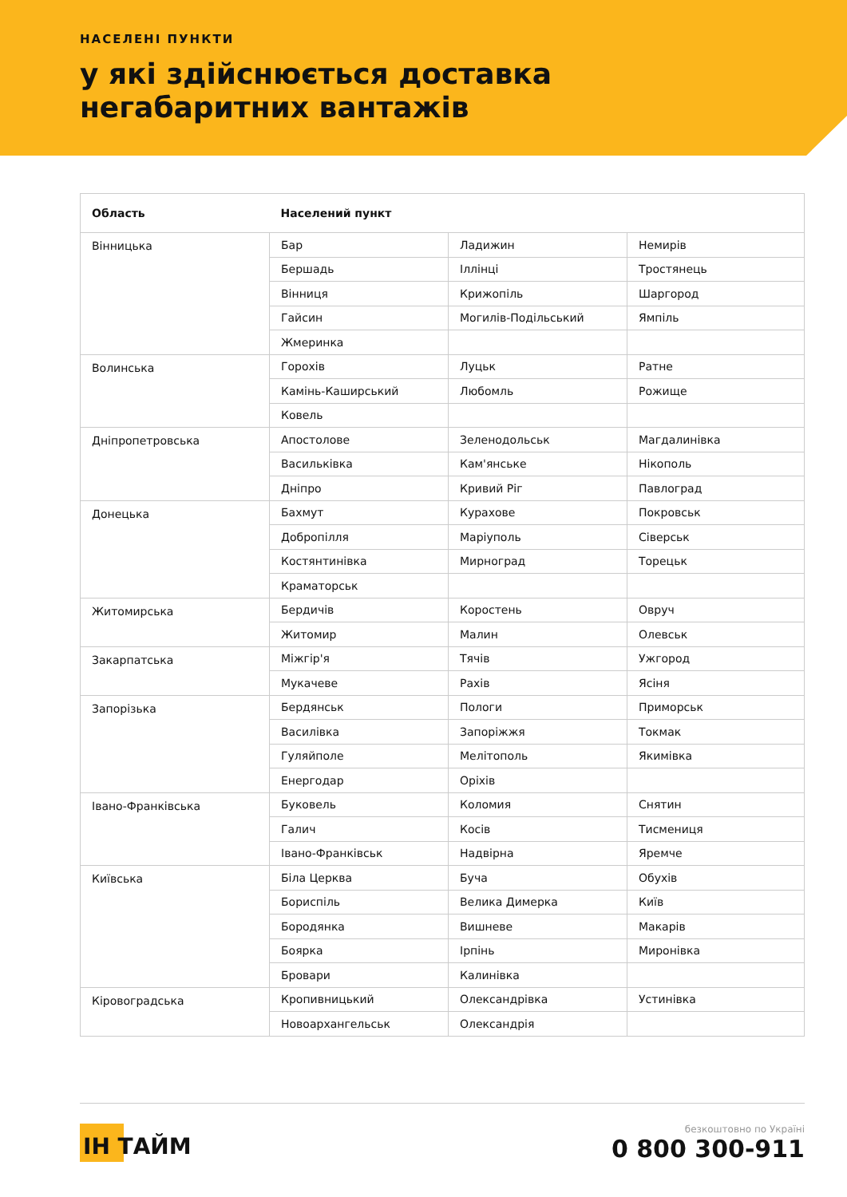НАСЕЛЕНІ ПУНКТИ
у які здійснюється доставка
негабаритних вантажів
| Область | Населений пункт | | |
| --- | --- | --- | --- |
| Вінницька | Бар | Ладижин | Немирів |
| | Бершадь | Іллінці | Тростянець |
| | Вінниця | Крижопіль | Шаргород |
| | Гайсин | Могилів-Подільський | Ямпіль |
| | Жмеринка | | |
| Волинська | Горохів | Луцьк | Ратне |
| | Камінь-Каширський | Любомль | Рожище |
| | Ковель | | |
| Дніпропетровська | Апостолове | Зеленодольськ | Магдалинівка |
| | Васильківка | Кам'янське | Нікополь |
| | Дніпро | Кривий Ріг | Павлоград |
| Донецька | Бахмут | Курахове | Покровськ |
| | Добропілля | Маріуполь | Сіверськ |
| | Костянтинівка | Мирноград | Торецьк |
| | Краматорськ | | |
| Житомирська | Бердичів | Коростень | Овруч |
| | Житомир | Малин | Олевськ |
| Закарпатська | Міжгір'я | Тячів | Ужгород |
| | Мукачеве | Рахів | Ясіня |
| Запорізька | Бердянськ | Пологи | Приморськ |
| | Василівка | Запоріжжя | Токмак |
| | Гуляйполе | Мелітополь | Якимівка |
| | Енергодар | Оріхів | |
| Івано-Франківська | Буковель | Коломия | Снятин |
| | Галич | Косів | Тисмениця |
| | Івано-Франківськ | Надвірна | Яремче |
| Київська | Біла Церква | Буча | Обухів |
| | Бориспіль | Велика Димерка | Київ |
| | Бородянка | Вишневе | Макарів |
| | Боярка | Ірпінь | Миронівка |
| | Бровари | Калинівка | |
| Кіровоградська | Кропивницький | Олександрівка | Устинівка |
| | Новоархангельськ | Олександрія | |
ІН ТАЙМ
безкоштовно по Україні
0 800 300-911